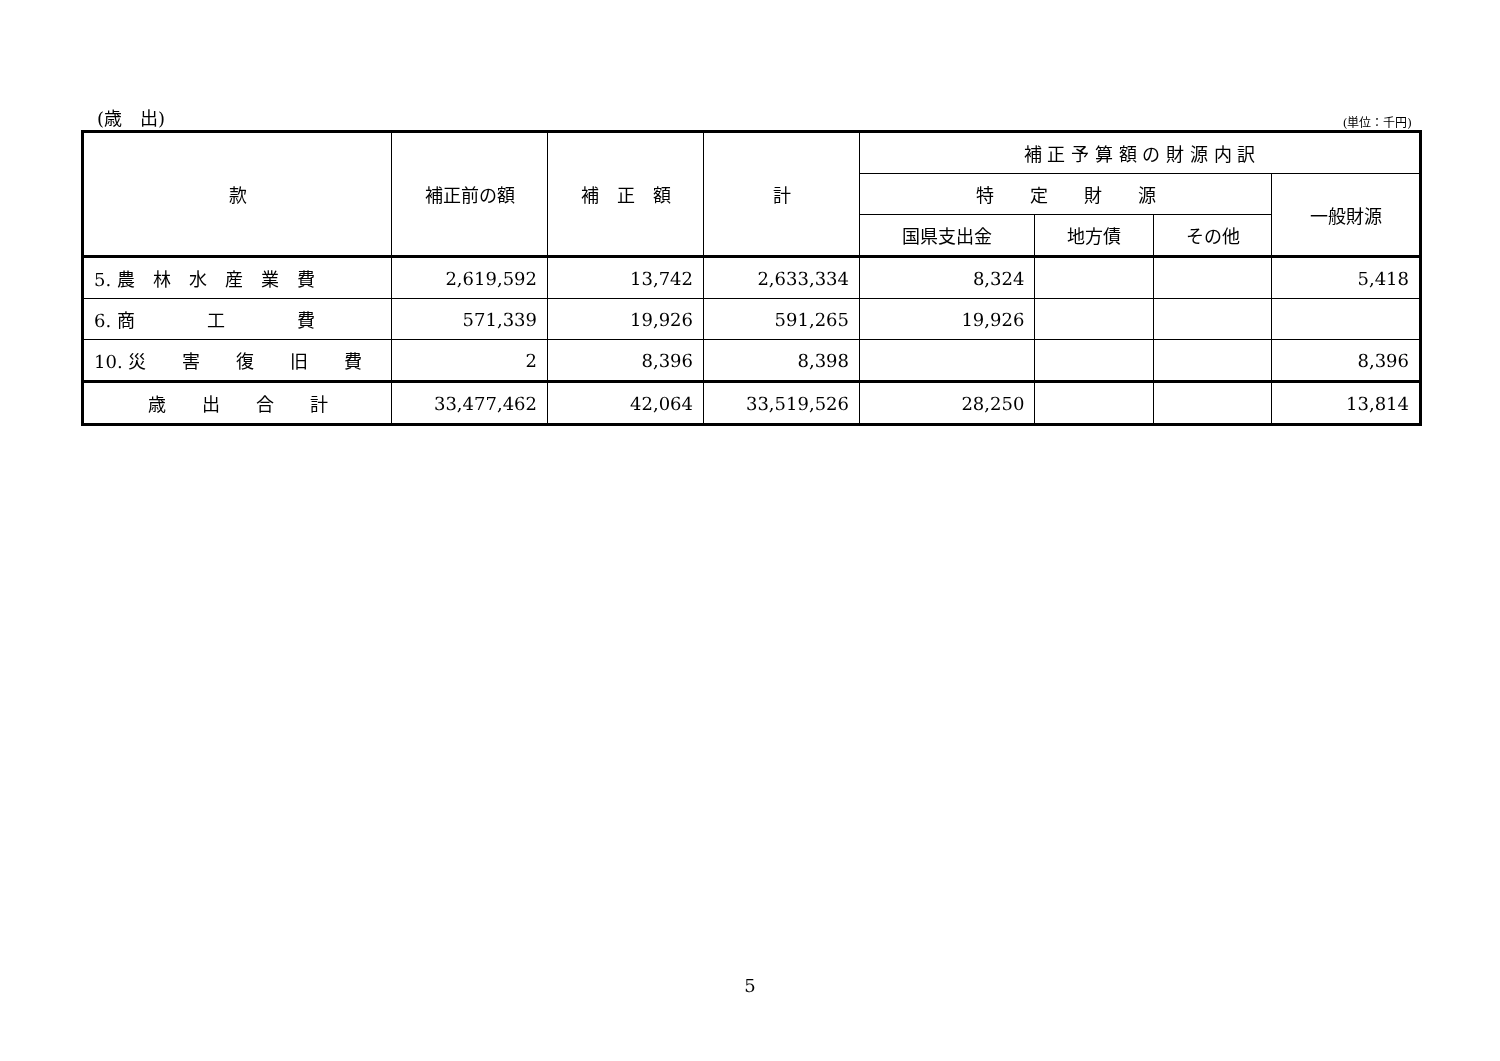(歳　出) (単位：千円)
| 款 | 補正前の額 | 補 正 額 | 計 | 補 正 予 算 額 の 財 源 内 訳 | | | |
| --- | --- | --- | --- | --- | --- | --- | --- |
| | | | | 特 定 財 源 | | | 一般財源 |
| | | | | 国県支出金 | 地方債 | その他 | |
| 5. 農 林 水 産 業 費 | 2,619,592 | 13,742 | 2,633,334 | 8,324 | | | 5,418 |
| 6. 商 工 費 | 571,339 | 19,926 | 591,265 | 19,926 | | | |
| 10. 災 害 復 旧 費 | 2 | 8,396 | 8,398 | | | | 8,396 |
| 歳 出 合 計 | 33,477,462 | 42,064 | 33,519,526 | 28,250 | | | 13,814 |
5